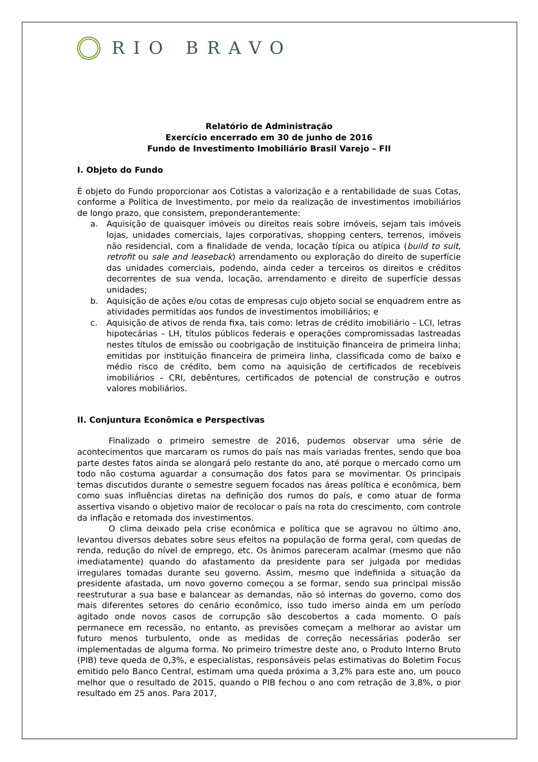RIO BRAVO
Relatório de Administração
Exercício encerrado em 30 de junho de 2016
Fundo de Investimento Imobiliário Brasil Varejo – FII
I. Objeto do Fundo
É objeto do Fundo proporcionar aos Cotistas a valorização e a rentabilidade de suas Cotas, conforme a Política de Investimento, por meio da realização de investimentos imobiliários de longo prazo, que consistem, preponderantemente:
a. Aquisição de quaisquer imóveis ou direitos reais sobre imóveis, sejam tais imóveis lojas, unidades comerciais, lajes corporativas, shopping centers, terrenos, imóveis não residencial, com a finalidade de venda, locação típica ou atípica (build to suit, retrofit ou sale and leaseback) arrendamento ou exploração do direito de superfície das unidades comerciais, podendo, ainda ceder a terceiros os direitos e créditos decorrentes de sua venda, locação, arrendamento e direito de superfície dessas unidades;
b. Aquisição de ações e/ou cotas de empresas cujo objeto social se enquadrem entre as atividades permitidas aos fundos de investimentos imobiliários; e
c. Aquisição de ativos de renda fixa, tais como: letras de crédito imobiliário – LCI, letras hipotecárias – LH, títulos públicos federais e operações compromissadas lastreadas nestes títulos de emissão ou coobrigação de instituição financeira de primeira linha; emitidas por instituição financeira de primeira linha, classificada como de baixo e médio risco de crédito, bem como na aquisição de certificados de recebíveis imobiliários – CRI, debêntures, certificados de potencial de construção e outros valores mobiliários.
II. Conjuntura Econômica e Perspectivas
Finalizado o primeiro semestre de 2016, pudemos observar uma série de acontecimentos que marcaram os rumos do país nas mais variadas frentes, sendo que boa parte destes fatos ainda se alongará pelo restante do ano, até porque o mercado como um todo não costuma aguardar a consumação dos fatos para se movimentar. Os principais temas discutidos durante o semestre seguem focados nas áreas política e econômica, bem como suas influências diretas na definição dos rumos do país, e como atuar de forma assertiva visando o objetivo maior de recolocar o país na rota do crescimento, com controle da inflação e retomada dos investimentos.
O clima deixado pela crise econômica e política que se agravou no último ano, levantou diversos debates sobre seus efeitos na população de forma geral, com quedas de renda, redução do nível de emprego, etc. Os ânimos pareceram acalmar (mesmo que não imediatamente) quando do afastamento da presidente para ser julgada por medidas irregulares tomadas durante seu governo. Assim, mesmo que indefinida a situação da presidente afastada, um novo governo começou a se formar, sendo sua principal missão reestruturar a sua base e balancear as demandas, não só internas do governo, como dos mais diferentes setores do cenário econômico, isso tudo imerso ainda em um período agitado onde novos casos de corrupção são descobertos a cada momento. O país permanece em recessão, no entanto, as previsões começam a melhorar ao avistar um futuro menos turbulento, onde as medidas de correção necessárias poderão ser implementadas de alguma forma. No primeiro trimestre deste ano, o Produto Interno Bruto (PIB) teve queda de 0,3%, e especialistas, responsáveis pelas estimativas do Boletim Focus emitido pelo Banco Central, estimam uma queda próxima a 3,2% para este ano, um pouco melhor que o resultado de 2015, quando o PIB fechou o ano com retração de 3,8%, o pior resultado em 25 anos. Para 2017,